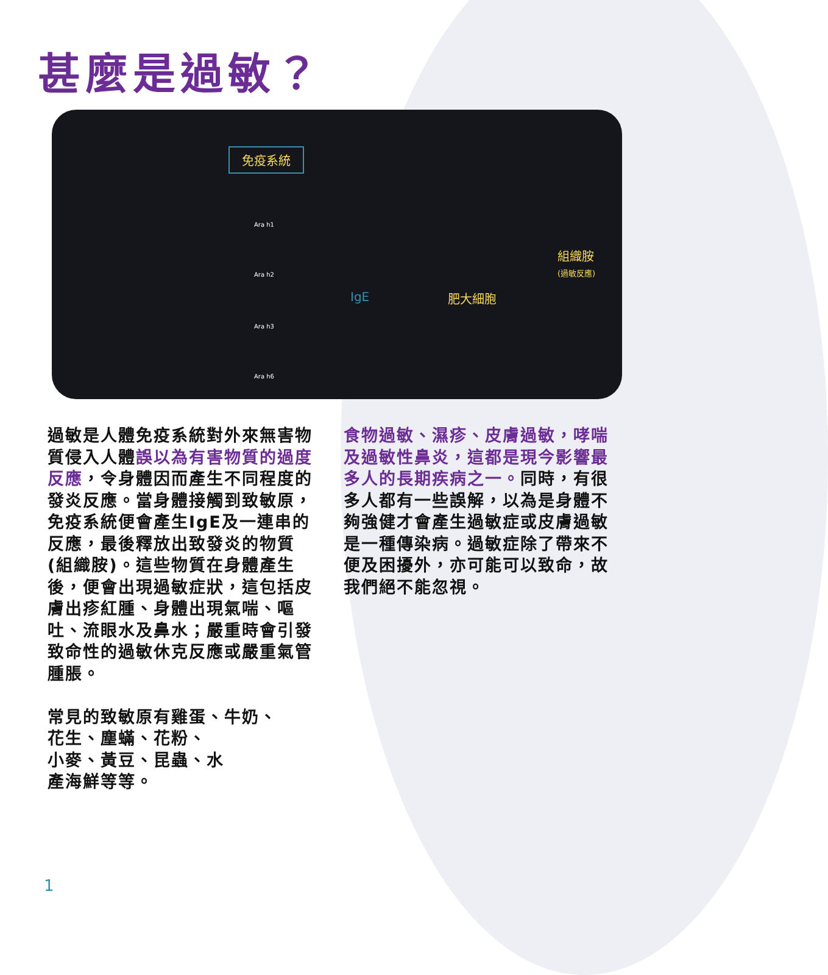甚麼是過敏？
免疫系統
Ara h1
Ara h2
Ara h3
Ara h6
IgE 肥大細胞
組織胺
(過敏反應)
過敏是人體免疫系統對外來無害物質侵入人體誤以為有害物質的過度反應，令身體因而產生不同程度的發炎反應。當身體接觸到致敏原，免疫系統便會產生IgE及一連串的反應，最後釋放出致發炎的物質(組織胺)。這些物質在身體產生後，便會出現過敏症狀，這包括皮膚出疹紅腫、身體出現氣喘、嘔吐、流眼水及鼻水；嚴重時會引發致命性的過敏休克反應或嚴重氣管腫脹。
常見的致敏原有雞蛋、牛奶、
花生、塵蟎、花粉、
小麥、黃豆、昆蟲、水
產海鮮等等。
食物過敏、濕疹、皮膚過敏，哮喘及過敏性鼻炎，這都是現今影響最多人的長期疾病之一。同時，有很多人都有一些誤解，以為是身體不夠強健才會產生過敏症或皮膚過敏是一種傳染病。過敏症除了帶來不便及困擾外，亦可能可以致命，故我們絕不能忽視。
1